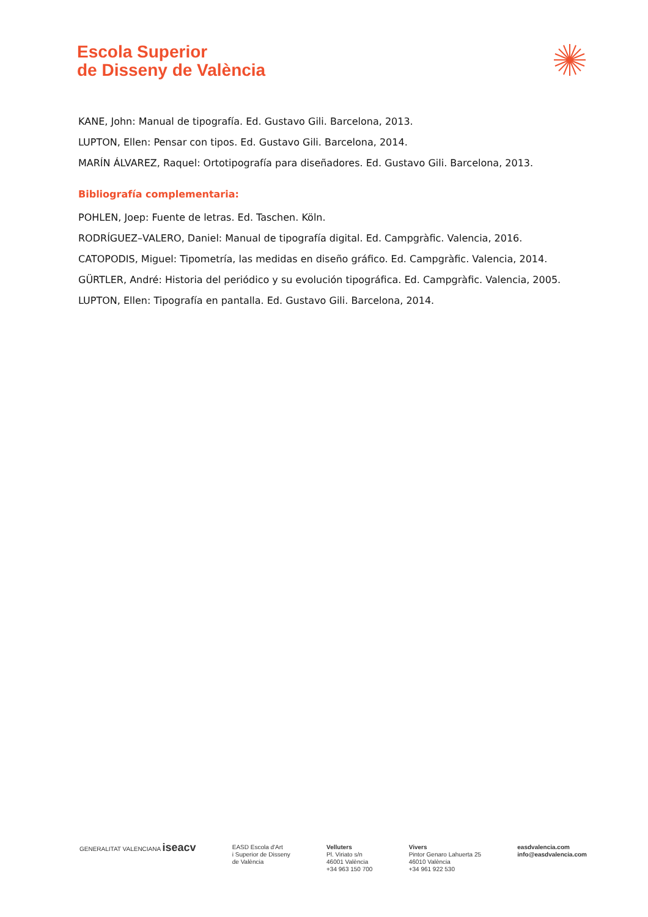Escola Superior
de Disseny de València
KANE, John: Manual de tipografía. Ed. Gustavo Gili. Barcelona, 2013.
LUPTON, Ellen: Pensar con tipos. Ed. Gustavo Gili. Barcelona, 2014.
MARÍN ÁLVAREZ, Raquel: Ortotipografía para diseñadores. Ed. Gustavo Gili. Barcelona, 2013.
Bibliografía complementaria:
POHLEN, Joep: Fuente de letras. Ed. Taschen. Köln.
RODRÍGUEZ–VALERO, Daniel: Manual de tipografía digital. Ed. Campgràfic. Valencia, 2016.
CATOPODIS, Miguel: Tipometría, las medidas en diseño gráfico. Ed. Campgràfic. Valencia, 2014.
GÜRTLER, André: Historia del periódico y su evolución tipográfica. Ed. Campgràfic. Valencia, 2005.
LUPTON, Ellen: Tipografía en pantalla. Ed. Gustavo Gili. Barcelona, 2014.
GENERALITAT VALENCIANA iseacv
EASD Escola d'Art
i Superior de Disseny
de València
Velluters
Pl. Viriato s/n
46001 València
+34 963 150 700
Vivers
Pintor Genaro Lahuerta 25
46010 València
+34 961 922 530
easdvalencia.com
info@easdvalencia.com